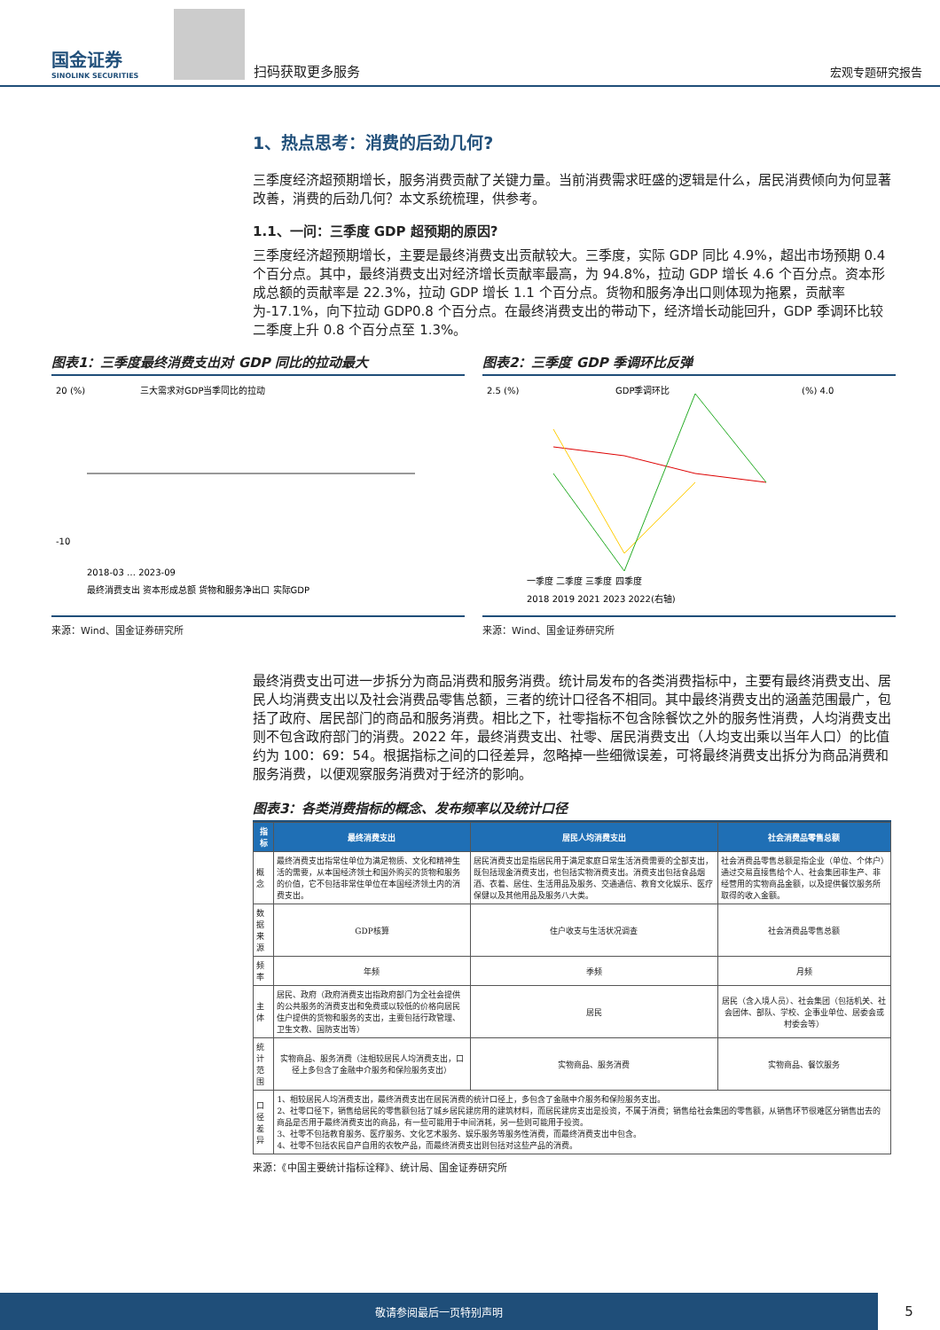国金证券
SINOLINK SECURITIES
扫码获取更多服务
宏观专题研究报告
1、热点思考：消费的后劲几何?
三季度经济超预期增长，服务消费贡献了关键力量。当前消费需求旺盛的逻辑是什么，居民消费倾向为何显著改善，消费的后劲几何？本文系统梳理，供参考。
1.1、一问：三季度 GDP 超预期的原因?
三季度经济超预期增长，主要是最终消费支出贡献较大。三季度，实际 GDP 同比 4.9%，超出市场预期 0.4 个百分点。其中，最终消费支出对经济增长贡献率最高，为 94.8%，拉动 GDP 增长 4.6 个百分点。资本形成总额的贡献率是 22.3%，拉动 GDP 增长 1.1 个百分点。货物和服务净出口则体现为拖累，贡献率为-17.1%，向下拉动 GDP0.8 个百分点。在最终消费支出的带动下，经济增长动能回升，GDP 季调环比较二季度上升 0.8 个百分点至 1.3%。
图表1：三季度最终消费支出对 GDP 同比的拉动最大
三大需求对GDP当季同比的拉动
20 (%)
-10
最终消费支出 资本形成总额 货物和服务净出口 实际GDP
2018-03 … 2023-09
来源：Wind、国金证券研究所
图表2：三季度 GDP 季调环比反弹
GDP季调环比
2.5 (%)
(%) 4.0
一季度 二季度 三季度 四季度
2018 2019 2021 2023 2022(右轴)
来源：Wind、国金证券研究所
最终消费支出可进一步拆分为商品消费和服务消费。统计局发布的各类消费指标中，主要有最终消费支出、居民人均消费支出以及社会消费品零售总额，三者的统计口径各不相同。其中最终消费支出的涵盖范围最广，包括了政府、居民部门的商品和服务消费。相比之下，社零指标不包含除餐饮之外的服务性消费，人均消费支出则不包含政府部门的消费。2022 年，最终消费支出、社零、居民消费支出（人均支出乘以当年人口）的比值约为 100：69：54。根据指标之间的口径差异，忽略掉一些细微误差，可将最终消费支出拆分为商品消费和服务消费，以便观察服务消费对于经济的影响。
图表3：各类消费指标的概念、发布频率以及统计口径
| 指标 | 最终消费支出 | 居民人均消费支出 | 社会消费品零售总额 |
| --- | --- | --- | --- |
| 概念 | 最终消费支出指常住单位为满足物质、文化和精神生活的需要，从本国经济领土和国外购买的货物和服务的价值，它不包括非常住单位在本国经济领土内的消费支出。 | 居民消费支出是指居民用于满足家庭日常生活消费需要的全部支出，既包括现金消费支出，也包括实物消费支出。消费支出包括食品烟酒、衣着、居住、生活用品及服务、交通通信、教育文化娱乐、医疗保健以及其他用品及服务八大类。 | 社会消费品零售总额是指企业（单位、个体户）通过交易直接售给个人、社会集团非生产、非经营用的实物商品金额，以及提供餐饮服务所取得的收入金额。 |
| 数据来源 | GDP核算 | 住户收支与生活状况调查 | 社会消费品零售总额 |
| 频率 | 年频 | 季频 | 月频 |
| 主体 | 居民、政府（政府消费支出指政府部门为全社会提供的公共服务的消费支出和免费或以较低的价格向居民住户提供的货物和服务的支出，主要包括行政管理、卫生文教、国防支出等） | 居民 | 居民（含入境人员）、社会集团（包括机关、社会团体、部队、学校、企事业单位、居委会或村委会等） |
| 统计范围 | 实物商品、服务消费（注相较居民人均消费支出，口径上多包含了金融中介服务和保险服务支出） | 实物商品、服务消费 | 实物商品、餐饮服务 |
| 口径差异 | 1、相较居民人均消费支出，最终消费支出在居民消费的统计口径上，多包含了金融中介服务和保险服务支出。 2、社零口径下，销售给居民的零售额包括了城乡居民建房用的建筑材料，而居民建房支出是投资，不属于消费；销售给社会集团的零售额，从销售环节很难区分销售出去的商品是否用于最终消费支出的商品，有一些可能用于中间消耗，另一些则可能用于投资。 3、社零不包括教育服务、医疗服务、文化艺术服务、娱乐服务等服务性消费，而最终消费支出中包含。 4、社零不包括农民自产自用的农牧产品，而最终消费支出则包括对这些产品的消费。 | | |
来源：《中国主要统计指标诠释》、统计局、国金证券研究所
敬请参阅最后一页特别声明 5